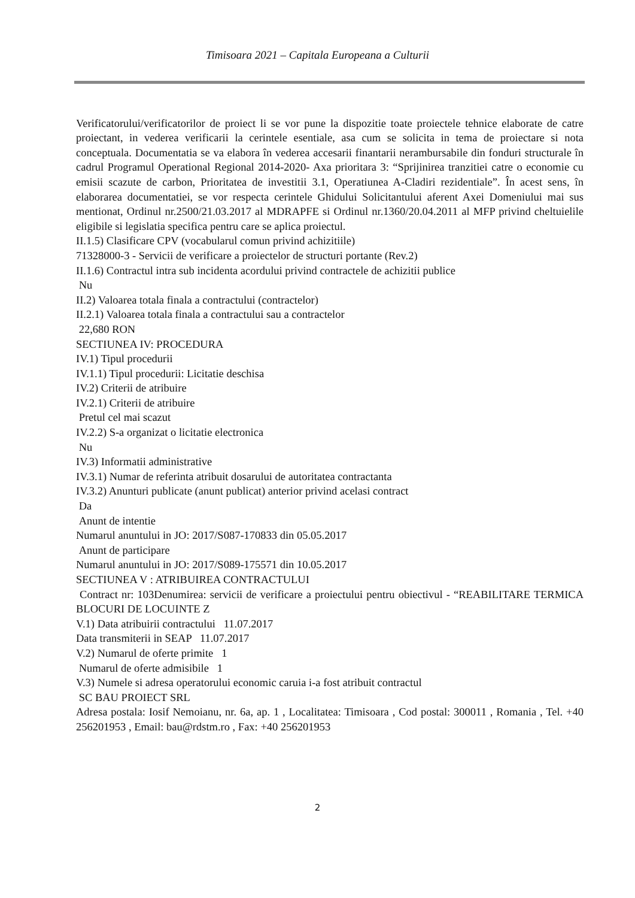Timisoara 2021 – Capitala Europeana a Culturii
Verificatorului/verificatorilor de proiect li se vor pune la dispozitie toate proiectele tehnice elaborate de catre proiectant, in vederea verificarii la cerintele esentiale, asa cum se solicita in tema de proiectare si nota conceptuala. Documentatia se va elabora în vederea accesarii finantarii nerambursabile din fonduri structurale în cadrul Programul Operational Regional 2014-2020- Axa prioritara 3: “Sprijinirea tranzitiei catre o economie cu emisii scazute de carbon, Prioritatea de investitii 3.1, Operatiunea A-Cladiri rezidentiale”. În acest sens, în elaborarea documentatiei, se vor respecta cerintele Ghidului Solicitantului aferent Axei Domeniului mai sus mentionat, Ordinul nr.2500/21.03.2017 al MDRAPFE si Ordinul nr.1360/20.04.2011 al MFP privind cheltuielile eligibile si legislatia specifica pentru care se aplica proiectul.
II.1.5) Clasificare CPV (vocabularul comun privind achizitiile)
71328000-3 - Servicii de verificare a proiectelor de structuri portante (Rev.2)
II.1.6) Contractul intra sub incidenta acordului privind contractele de achizitii publice
Nu
II.2) Valoarea totala finala a contractului (contractelor)
II.2.1) Valoarea totala finala a contractului sau a contractelor
22,680 RON
SECTIUNEA IV: PROCEDURA
IV.1) Tipul procedurii
IV.1.1) Tipul procedurii: Licitatie deschisa
IV.2) Criterii de atribuire
IV.2.1) Criterii de atribuire
Pretul cel mai scazut
IV.2.2) S-a organizat o licitatie electronica
Nu
IV.3) Informatii administrative
IV.3.1) Numar de referinta atribuit dosarului de autoritatea contractanta
IV.3.2) Anunturi publicate (anunt publicat) anterior privind acelasi contract
Da
Anunt de intentie
Numarul anuntului in JO: 2017/S087-170833 din 05.05.2017
Anunt de participare
Numarul anuntului in JO: 2017/S089-175571 din 10.05.2017
SECTIUNEA V : ATRIBUIREA CONTRACTULUI
Contract nr: 103Denumirea: servicii de verificare a proiectului pentru obiectivul - “REABILITARE TERMICA BLOCURI DE LOCUINTE Z
V.1) Data atribuirii contractului 11.07.2017
Data transmiterii in SEAP 11.07.2017
V.2) Numarul de oferte primite 1
Numarul de oferte admisibile 1
V.3) Numele si adresa operatorului economic caruia i-a fost atribuit contractul
SC BAU PROIECT SRL
Adresa postala: Iosif Nemoianu, nr. 6a, ap. 1 , Localitatea: Timisoara , Cod postal: 300011 , Romania , Tel. +40 256201953 , Email: bau@rdstm.ro , Fax: +40 256201953
2